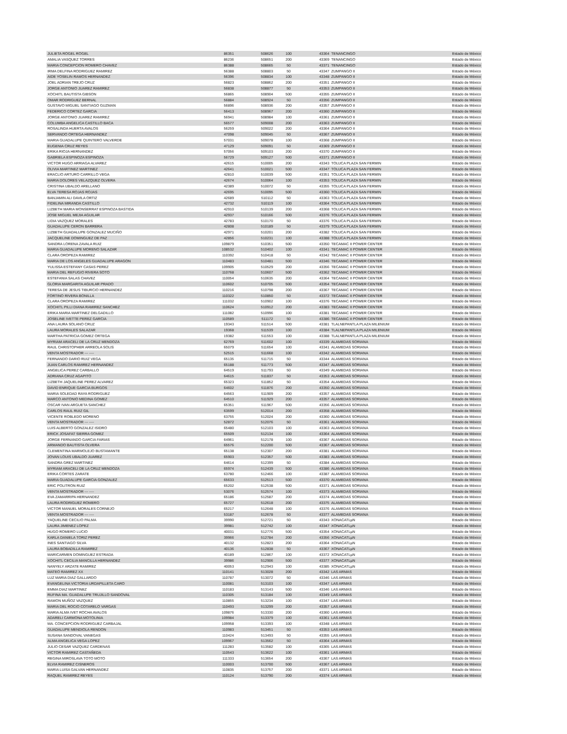| JULIETA ROGEL ROGEL | 86351 | 508626 | 100 | 43364 | TENANCINGO | Estado de México |
| AMALIA VASQUEZ TORRES | 86236 | 508651 | 200 | 43369 | TENANCINGO | Estado de México |
| MARIA CONCEPCION ROMERO CHAVEZ | 86388 | 508665 | 50 | 43371 | TENANCINGO | Estado de México |
| IRMA DELFINA RODRIGUEZ RAMIREZ | 56388 | 508803 | 50 | 43347 | ZUMPANGO II | Estado de México |
| AIDE YOSELIN RAMOS HERNANDEZ | 56396 | 508834 | 100 | 43348 | ZUMPANGO II | Estado de México |
| JOEL ADRIAN TREJO CRUZ | 56823 | 508862 | 200 | 43351 | ZUMPANGO II | Estado de México |
| JORGE ANTONIO JUAREZ RAMIREZ | 56838 | 508877 | 50 | 43353 | ZUMPANGO II | Estado de México |
| XOCHITL BAUTISTA GIBSON | 56865 | 508904 | 500 | 43355 | ZUMPANGO II | Estado de México |
| OMAR RODRIGUEZ BERNAL | 56884 | 508924 | 50 | 43356 | ZUMPANGO II | Estado de México |
| GUSTAVO MIGUEL SANTIAGO GUZMAN | 56896 | 508936 | 200 | 43357 | ZUMPANGO II | Estado de México |
| FEDERICO CORTEZ GARCIA | 56413 | 508967 | 200 | 43360 | ZUMPANGO II | Estado de México |
| JORGE ANTONIO JUAREZ RAMIREZ | 56941 | 508984 | 100 | 43361 | ZUMPANGO II | Estado de México |
| COLUMBA ANGELICA CASTILLO BACA | 56577 | 509008 | 200 | 43363 | ZUMPANGO II | Estado de México |
| ROSALINDA HUERTA AVALOS | 56259 | 509022 | 200 | 43364 | ZUMPANGO II | Estado de México |
| SERVANDO ORTEGA HERNANDEZ | 47098 | 509045 | 50 | 43367 | ZUMPANGO II | Estado de México |
| MARIA GUADALUPE QUINTERO VALVERDE | 57031 | 509078 | 100 | 43368 | ZUMPANGO II | Estado de México |
| EUGENIA CRUZ REYES | 47129 | 509091 | 50 | 43369 | ZUMPANGO II | Estado de México |
| ERIKA RIOJA HERNANDEZ | 57056 | 509103 | 200 | 43370 | ZUMPANGO II | Estado de México |
| GABRIELA ESPINOZA ESPINOZA | 56729 | 509127 | 500 | 43371 | ZUMPANGO II | Estado de México |
| VICTOR HUGO ARRIAGA ALVAREZ | 42615 | 510005 | 200 | 43343 | TOLUCA PLAZA SAN FERMIN | Estado de México |
| OLIVIA MARTINEZ MARTINEZ | 42641 | 510021 | 500 | 43347 | TOLUCA PLAZA SAN FERMIN | Estado de México |
| ERACLIO ARTURO CARRILLO VEGA | 42810 | 510039 | 500 | 43351 | TOLUCA PLAZA SAN FERMIN | Estado de México |
| MARIA DOLORES VELAZQUEZ OLVERA | 42674 | 510064 | 100 | 43353 | TOLUCA PLAZA SAN FERMIN | Estado de México |
| CRISTINA UBALDO ARELLANO | 42389 | 510072 | 50 | 43355 | TOLUCA PLAZA SAN FERMIN | Estado de México |
| ELVA TERESA ROJAS ROJAS | 42695 | 510095 | 500 | 43360 | TOLUCA PLAZA SAN FERMIN | Estado de México |
| BANJAMIN ALI DAVILA ORTIZ | 42689 | 510112 | 50 | 43363 | TOLUCA PLAZA SAN FERMIN | Estado de México |
| FIDELINA MIRANDA CASTILLO | 42732 | 510119 | 100 | 43364 | TOLUCA PLAZA SAN FERMIN | Estado de México |
| LIZBETH MARIA MONSERRAT ESPINOZA BASTIDA | 42910 | 510139 | 200 | 43368 | TOLUCA PLAZA SAN FERMIN | Estado de México |
| JOSE MIGUEL MEJIA AGUILAR | 42937 | 510166 | 500 | 43376 | TOLUCA PLAZA SAN FERMIN | Estado de México |
| LIDIA VAZQUEZ MORALES | 42783 | 510170 | 50 | 43376 | TOLUCA PLAZA SAN FERMIN | Estado de México |
| GUADALUPE CERON BARRERA | 42808 | 510189 | 50 | 43379 | TOLUCA PLAZA SAN FERMIN | Estado de México |
| LIZBETH GUADALUPE GONZALEZ MUCIÑO | 42971 | 510201 | 200 | 43382 | TOLUCA PLAZA SAN FERMIN | Estado de México |
| JACQUELINE DOMINGUEZ DE PAZ | 42856 | 510231 | 100 | 43388 | TOLUCA PLAZA SAN FERMIN | Estado de México |
| SANDRA LORENA ZAVALA RUIZ | 109879 | 510351 | 500 | 43350 | TECAMAC II POWER CENTER | Estado de México |
| MARIA GUADALUPE MORENO SALAZAR | 108532 | 510402 | 100 | 43341 | TECAMAC II POWER CENTER | Estado de México |
| CLARA OROPEZA RAMIREZ | 110392 | 510418 | 50 | 43342 | TECAMAC II POWER CENTER | Estado de México |
| MARIA DE LOS ANGELES GUADALUPE ARAGON | 110483 | 510481 | 500 | 43346 | TECAMAC II POWER CENTER | Estado de México |
| YULISSA ESTEFANY CASAS PEREZ | 109905 | 510529 | 200 | 43356 | TECAMAC II POWER CENTER | Estado de México |
| MARIA DEL REFUGIO RIVERA SOTO | 110768 | 510607 | 500 | 43362 | TECAMAC II POWER CENTER | Estado de México |
| ESTEFANIA SALAS CHAVEZ | 110054 | 510635 | 200 | 43364 | TECAMAC II POWER CENTER | Estado de México |
| GLORIA MARGARITA AGUILAR PRADO | 110602 | 510705 | 500 | 43354 | TECAMAC II POWER CENTER | Estado de México |
| TERESA DE JESUS TIBURCIO HERNANDEZ | 110216 | 510798 | 200 | 43367 | TECAMAC II POWER CENTER | Estado de México |
| FORTINO RIVERA BONILLA | 110322 | 510850 | 50 | 43372 | TECAMAC II POWER CENTER | Estado de México |
| CLARA OROPEZA RAMIREZ | 111032 | 510902 | 100 | 43376 | TECAMAC II POWER CENTER | Estado de México |
| XOCHITL PILLI DIANA RAMIREZ SANCHEZ | 110624 | 510912 | 200 | 43383 | TECAMAC II POWER CENTER | Estado de México |
| ERIKA MARIA MARTINEZ DELGADILLO | 111082 | 510996 | 100 | 43381 | TECAMAC II POWER CENTER | Estado de México |
| JOSELINE IVETTE PEREZ GARCIA | 110589 | 511172 | 50 | 43386 | TECAMAC II POWER CENTER | Estado de México |
| ANA LAURA SOLANO CRUZ | 19343 | 511514 | 500 | 43381 | TLALNEPANTLA PLAZA MILENIUM | Estado de México |
| LAURA MORALES SALAZAR | 19368 | 511539 | 100 | 43384 | TLALNEPANTLA PLAZA MILENIUM | Estado de México |
| MARTHA PATRICIA GOMEZ ORTEGA | 19382 | 511553 | 100 | 43388 | TLALNEPANTLA PLAZA MILENIUM | Estado de México |
| MYRIAM ARACELI DE LA CRUZ MENDOZA | 62769 | 511602 | 100 | 43339 | ALAMEDAS SORIANA | Estado de México |
| RAUL CHRISTOPHER ARREOLA SOLIS | 65079 | 511654 | 100 | 43341 | ALAMEDAS SORIANA | Estado de México |
| VENTA MOSTRADOR --- ---- | 52515 | 511668 | 100 | 43342 | ALAMEDAS SORIANA | Estado de México |
| FERNANDO DARIO RUIZ VEGA | 65135 | 511715 | 50 | 43344 | ALAMEDAS SORIANA | Estado de México |
| JUAN CARLOS RAMIREZ HERNANDEZ | 65188 | 511773 | 500 | 43347 | ALAMEDAS SORIANA | Estado de México |
| ANGELICA PEREZ CARBALLO | 64519 | 511793 | 50 | 43349 | ALAMEDAS SORIANA | Estado de México |
| ADRIANA CRUZ AGAPITO | 64615 | 511837 | 50 | 43353 | ALAMEDAS SORIANA | Estado de México |
| LIZBETH JAQUELINE PEREZ ALVAREZ | 65323 | 511852 | 50 | 43354 | ALAMEDAS SORIANA | Estado de México |
| DAVID ENRIQUE GARCIA BURGOS | 64602 | 511876 | 200 | 43350 | ALAMEDAS SORIANA | Estado de México |
| MARIA SOLEDAD RAYA RODRIGUEZ | 64563 | 511909 | 200 | 43357 | ALAMEDAS SORIANA | Estado de México |
| MARCO ANTONIO MEDINA GOMEZ | 64510 | 511929 | 200 | 43357 | ALAMEDAS SORIANA | Estado de México |
| OSCAR IVAN ARGUETA SANCHEZ | 65351 | 511967 | 500 | 43356 | ALAMEDAS SORIANA | Estado de México |
| CARLOS RAUL RUIZ GIL | 63599 | 512014 | 200 | 43358 | ALAMEDAS SORIANA | Estado de México |
| VICENTE ROBLEDO MORENO | 63755 | 512024 | 200 | 43360 | ALAMEDAS SORIANA | Estado de México |
| VENTA MOSTRADOR --- ---- | 52872 | 512076 | 50 | 43361 | ALAMEDAS SORIANA | Estado de México |
| LUIS ALBERTO GONZALEZ ISIDRO | 65480 | 512103 | 100 | 43363 | ALAMEDAS SORIANA | Estado de México |
| ERICK JOSAFAT SIERRA GOMEZ | 65509 | 512134 | 100 | 43364 | ALAMEDAS SORIANA | Estado de México |
| JORGE FERNANDO GARCIA FARIAS | 64961 | 512178 | 100 | 43367 | ALAMEDAS SORIANA | Estado de México |
| ARMANDO BAUTISTA OLVERA | 65576 | 512200 | 500 | 43367 | ALAMEDAS SORIANA | Estado de México |
| CLEMENTINA MARMOLEJO BUSTAMANTE | 65138 | 512307 | 200 | 43381 | ALAMEDAS SORIANA | Estado de México |
| JOVAN LOUIS UBALDO JUAREZ | 65903 | 512357 | 500 | 43383 | ALAMEDAS SORIANA | Estado de México |
| SANDRA GREZ MARTINEZ | 64614 | 512399 | 50 | 43384 | ALAMEDAS SORIANA | Estado de México |
| MYRIAM ARACELI DE LA CRUZ MENDOZA | 65974 | 512439 | 500 | 43386 | ALAMEDAS SORIANA | Estado de México |
| ERIKA CORTES ZARATE | 63780 | 512466 | 100 | 43387 | ALAMEDAS SORIANA | Estado de México |
| MARIA GUADALUPE GARCIA GONZALEZ | 65633 | 512513 | 500 | 43370 | ALAMEDAS SORIANA | Estado de México |
| ERIC POLITRON RUIZ | 65202 | 512538 | 500 | 43371 | ALAMEDAS SORIANA | Estado de México |
| VENTA MOSTRADOR --- ---- | 53076 | 512574 | 100 | 43373 | ALAMEDAS SORIANA | Estado de México |
| EVA ZAMARRIPA HERNANDEZ | 65186 | 512587 | 200 | 43374 | ALAMEDAS SORIANA | Estado de México |
| LAURA RODRIGUEZ ROMERO | 65727 | 512618 | 200 | 43375 | ALAMEDAS SORIANA | Estado de México |
| VICTOR MANUEL MORALES CORNEJO | 65217 | 512648 | 100 | 43376 | ALAMEDAS SORIANA | Estado de México |
| VENTA MOSTRADOR --- ---- | 53187 | 512678 | 50 | 43377 | ALAMEDAS SORIANA | Estado de México |
| YAQUELINE CECILIO PALMA | 39990 | 512721 | 50 | 43343 | XONACATLµN | Estado de México |
| LAURA JIMENEZ LOPEZ | 39981 | 512742 | 100 | 43347 | XONACATLµN | Estado de México |
| HUGO ROMERO LUCIO | 40031 | 512776 | 500 | 43354 | XONACATLµN | Estado de México |
| KARLA DANIELA TORIZ PEREZ | 39966 | 512784 | 200 | 43356 | XONACATLµN | Estado de México |
| INES SANTIAGO SILVA | 40132 | 512823 | 200 | 43364 | XONACATLµN | Estado de México |
| LAURA BOBADILLA RAMIREZ | 40136 | 512838 | 50 | 43367 | XONACATLµN | Estado de México |
| MARICARMEN DOMINGUEZ ESTRADA | 40189 | 512867 | 100 | 43372 | XONACATLµN | Estado de México |
| XOCHITL CECILIA MANCILLA HERNANDEZ | 39986 | 512906 | 500 | 43377 | XONACATLµN | Estado de México |
| NANYELY ARZATE RAMIREZ | 40053 | 512943 | 100 | 43385 | XONACATLµN | Estado de México |
| MATEO RAMIREZ XX | 110141 | 513028 | 200 | 43342 | LAS ARMAS | Estado de México |
| LUZ MARIA DIAZ GALLARDO | 110787 | 513072 | 50 | 43346 | LAS ARMAS | Estado de México |
| EVANGELINA VICTORIA URDAPILLETA CARO | 110081 | 513103 | 100 | 43347 | LAS ARMAS | Estado de México |
| EMMA DIAZ MARTINEZ | 110183 | 513143 | 500 | 43346 | LAS ARMAS | Estado de México |
| RUFINA MA. GUADALUPE TRUJILLO SANDOVAL | 110305 | 513184 | 100 | 43349 | LAS ARMAS | Estado de México |
| RAMON MUÑOZ VAZQUEZ | 110855 | 513234 | 100 | 43347 | LAS ARMAS | Estado de México |
| MARIA DEL ROCIO COTARELO VARGAS | 110493 | 513299 | 200 | 43357 | LAS ARMAS | Estado de México |
| MARIA ALMA IVET ROCHA AVALOS | 109876 | 513330 | 200 | 43360 | LAS ARMAS | Estado de México |
| ADARELI CARMONA MOTOLINIA | 109984 | 513379 | 100 | 43361 | LAS ARMAS | Estado de México |
| MA. CONCEPCION RODRIGUEZ CARBAJAL | 109958 | 513393 | 100 | 43348 | LAS ARMAS | Estado de México |
| GUADALUPE MENDIOLA RENDON | 110983 | 513451 | 50 | 43353 | LAS ARMAS | Estado de México |
| SUSANA SANDOVAL VANEGAS | 110424 | 513493 | 50 | 43355 | LAS ARMAS | Estado de México |
| ALMA ANGELICA VEGA LOPEZ | 109967 | 513562 | 50 | 43364 | LAS ARMAS | Estado de México |
| JULIO CESAR VAZQUEZ CARDENAS | 111283 | 513582 | 100 | 43365 | LAS ARMAS | Estado de México |
| VICTOR RAMIREZ CASTAÑEDA | 110543 | 513622 | 100 | 43361 | LAS ARMAS | Estado de México |
| REGINA MIROSLAVA TOTO MOTO | 111333 | 513654 | 200 | 43367 | LAS ARMAS | Estado de México |
| ELVIA RAMIREZ CISNEROS | 110003 | 513700 | 500 | 43367 | LAS ARMAS | Estado de México |
| MARIA LUISA GALVAN HERNANDEZ | 110835 | 513757 | 200 | 43371 | LAS ARMAS | Estado de México |
| RAQUEL RAMIREZ REYES | 110124 | 513790 | 200 | 43374 | LAS ARMAS | Estado de México |